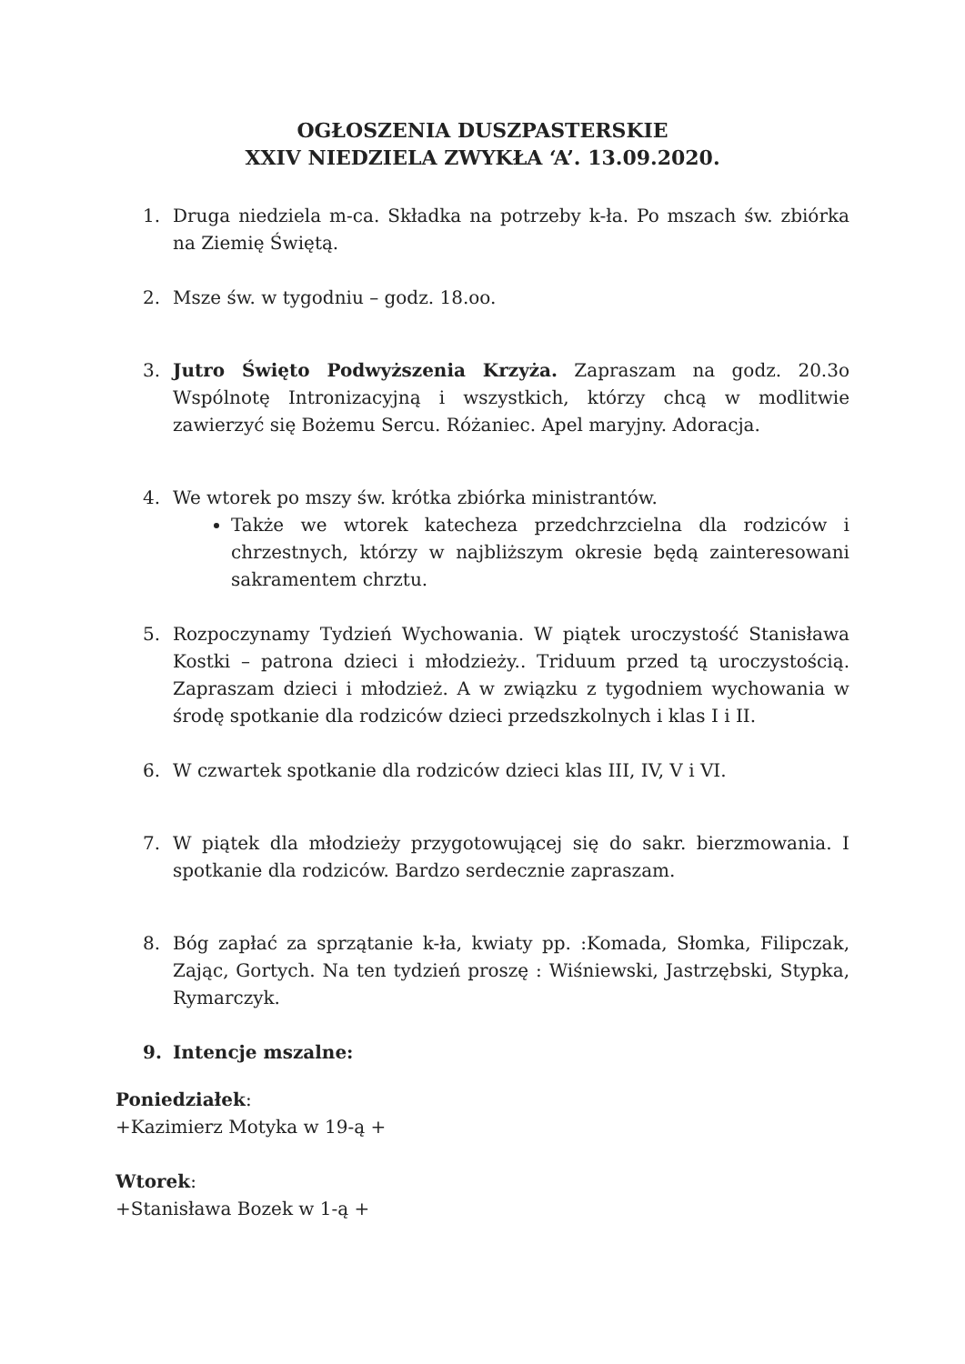OGŁOSZENIA DUSZPASTERSKIE
XXIV NIEDZIELA ZWYKŁA ‘A’. 13.09.2020.
1. Druga niedziela m-ca. Składka na potrzeby k-ła. Po mszach św. zbiórka na Ziemię Świętą.
2. Msze św. w tygodniu – godz. 18.oo.
3. Jutro Święto Podwyższenia Krzyża. Zapraszam na godz. 20.3o Wspólnotę Intronizacyjną i wszystkich, którzy chcą w modlitwie zawierzyć się Bożemu Sercu. Różaniec. Apel maryjny. Adoracja.
4. We wtorek po mszy św. krótka zbiórka ministrantów.
Także we wtorek katecheza przedchrzcielna dla rodziców i chrzestnych, którzy w najbliższym okresie będą zainteresowani sakramentem chrztu.
5. Rozpoczynamy Tydzień Wychowania. W piątek uroczystość Stanisława Kostki – patrona dzieci i młodzieży.. Triduum przed tą uroczystością. Zapraszam dzieci i młodzież. A w związku z tygodniem wychowania w środę spotkanie dla rodziców dzieci przedszkolnych i klas I i II.
6. W czwartek spotkanie dla rodziców dzieci klas III, IV, V i VI.
7. W piątek dla młodzieży przygotowującej się do sakr. bierzmowania. I spotkanie dla rodziców. Bardzo serdecznie zapraszam.
8. Bóg zapłać za sprzątanie k-ła, kwiaty pp. :Komada, Słomka, Filipczak, Zając, Gortych. Na ten tydzień proszę : Wiśniewski, Jastrzębski, Stypka, Rymarczyk.
9. Intencje mszalne:
Poniedziałek:
+Kazimierz Motyka w 19-ą +
Wtorek:
+Stanisława Bozek w 1-ą +